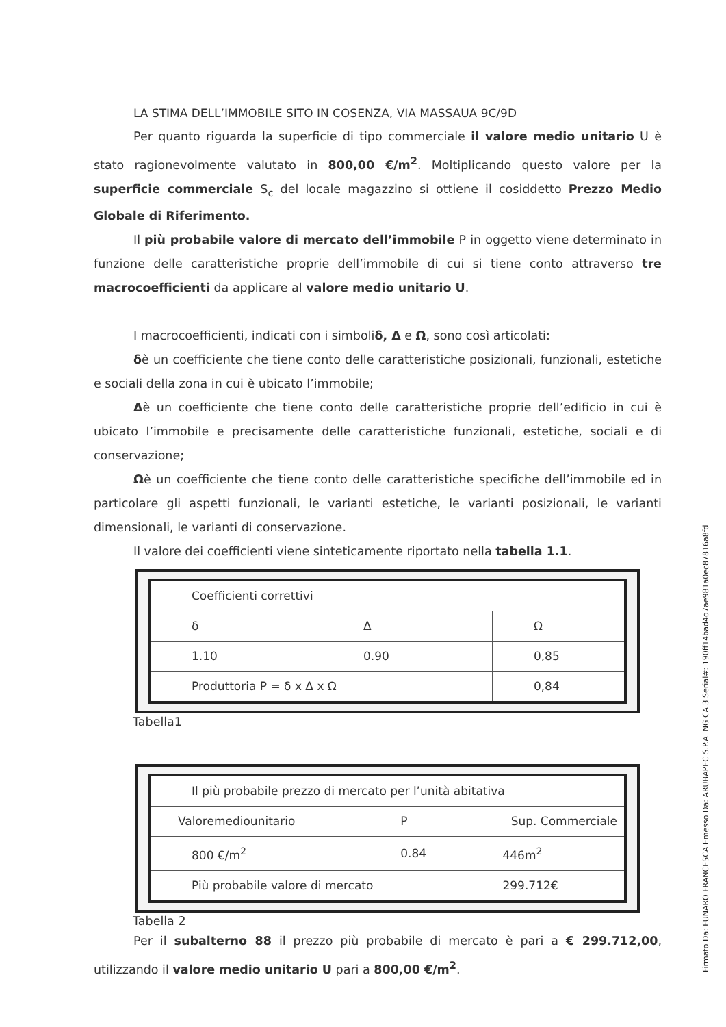LA STIMA DELL’IMMOBILE SITO IN COSENZA, VIA MASSAUA 9C/9D
Per quanto riguarda la superficie di tipo commerciale il valore medio unitario U è stato ragionevolmente valutato in 800,00 €/m<sup>2</sup>. Moltiplicando questo valore per la superficie commerciale S<sub>c</sub> del locale magazzino si ottiene il cosiddetto Prezzo Medio Globale di Riferimento.
Il più probabile valore di mercato dell’immobile P in oggetto viene determinato in funzione delle caratteristiche proprie dell’immobile di cui si tiene conto attraverso tre macrocoefficienti da applicare al valore medio unitario U.
I macrocoefficienti, indicati con i simboliδ, Δ e Ω, sono così articolati:
δè un coefficiente che tiene conto delle caratteristiche posizionali, funzionali, estetiche e sociali della zona in cui è ubicato l’immobile;
Δè un coefficiente che tiene conto delle caratteristiche proprie dell’edificio in cui è ubicato l’immobile e precisamente delle caratteristiche funzionali, estetiche, sociali e di conservazione;
Ωè un coefficiente che tiene conto delle caratteristiche specifiche dell’immobile ed in particolare gli aspetti funzionali, le varianti estetiche, le varianti posizionali, le varianti dimensionali, le varianti di conservazione.
Il valore dei coefficienti viene sinteticamente riportato nella tabella 1.1.
| Coefficienti correttivi | | |
| δ | Δ | Ω |
| 1.10 | 0.90 | 0,85 |
| Produttoria P = δ x Δ x Ω | | 0,84 |
Tabella1
| Il più probabile prezzo di mercato per l’unità abitativa | | |
| Valoremediounitario | P | Sup. Commerciale |
| 800 €/m<sup>2</sup> | 0.84 | 446m<sup>2</sup> |
| Più probabile valore di mercato | | 299.712€ |
Tabella 2
Per il subalterno 88 il prezzo più probabile di mercato è pari a € 299.712,00, utilizzando il valore medio unitario U pari a 800,00 €/m<sup>2</sup>.
Firmato Da: FUNARO FRANCESCA Emesso Da: ARUBAPEC S.P.A. NG CA 3 Serial#: 190ff14bad4d7ae981a0ec87816a8fd